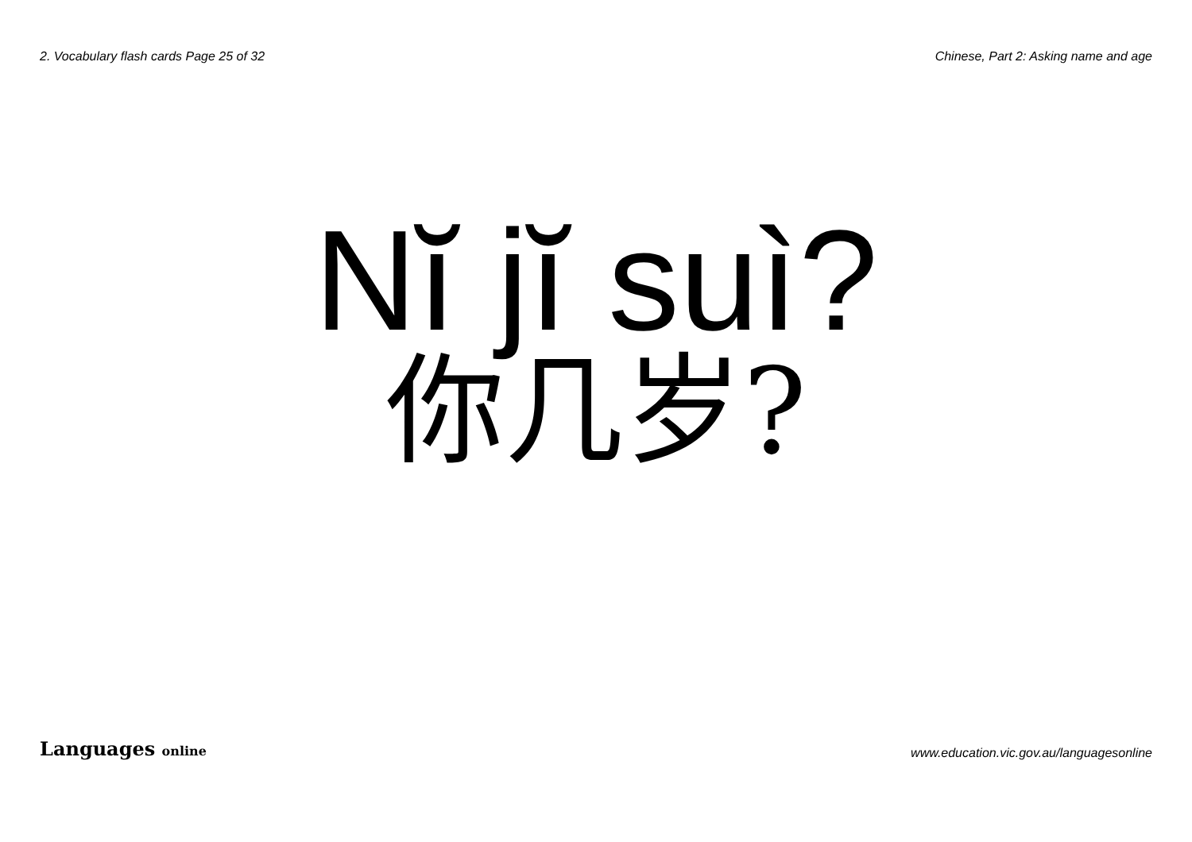2. Vocabulary flash cards Page 25 of 32 Chinese, Part 2: Asking name and age
Nĭ jĭ suì?
你几岁?
Languages online www.education.vic.gov.au/languagesonline